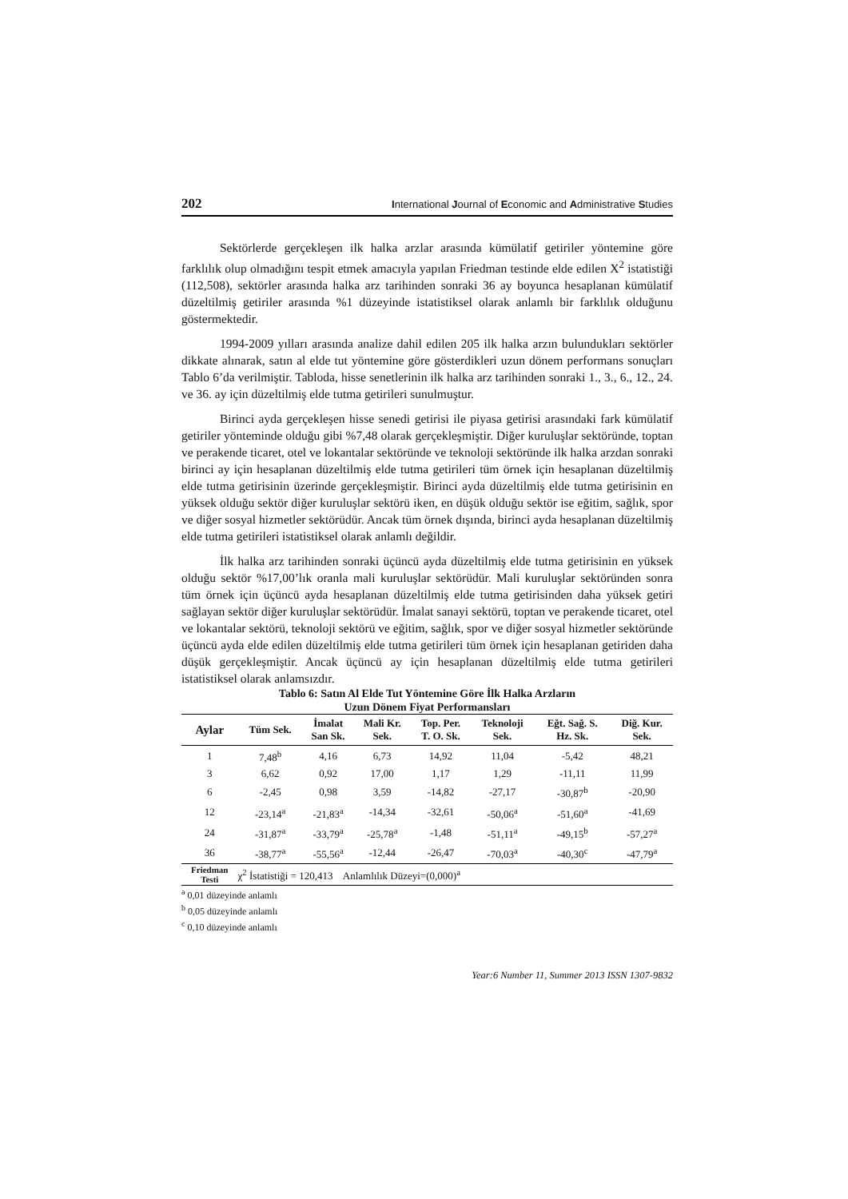202 International Journal of Economic and Administrative Studies
Sektörlerde gerçekleşen ilk halka arzlar arasında kümülatif getiriler yöntemine göre farklılık olup olmadığını tespit etmek amacıyla yapılan Friedman testinde elde edilen X<sup>2</sup> istatistiği (112,508), sektörler arasında halka arz tarihinden sonraki 36 ay boyunca hesaplanan kümülatif düzeltilmiş getiriler arasında %1 düzeyinde istatistiksel olarak anlamlı bir farklılık olduğunu göstermektedir.
1994-2009 yılları arasında analize dahil edilen 205 ilk halka arzın bulundukları sektörler dikkate alınarak, satın al elde tut yöntemine göre gösterdikleri uzun dönem performans sonuçları Tablo 6’da verilmiştir. Tabloda, hisse senetlerinin ilk halka arz tarihinden sonraki 1., 3., 6., 12., 24. ve 36. ay için düzeltilmiş elde tutma getirileri sunulmuştur.
Birinci ayda gerçekleşen hisse senedi getirisi ile piyasa getirisi arasındaki fark kümülatif getiriler yönteminde olduğu gibi %7,48 olarak gerçekleşmiştir. Diğer kuruluşlar sektöründe, toptan ve perakende ticaret, otel ve lokantalar sektöründe ve teknoloji sektöründe ilk halka arzdan sonraki birinci ay için hesaplanan düzeltilmiş elde tutma getirileri tüm örnek için hesaplanan düzeltilmiş elde tutma getirisinin üzerinde gerçekleşmiştir. Birinci ayda düzeltilmiş elde tutma getirisinin en yüksek olduğu sektör diğer kuruluşlar sektörü iken, en düşük olduğu sektör ise eğitim, sağlık, spor ve diğer sosyal hizmetler sektörüdür. Ancak tüm örnek dışında, birinci ayda hesaplanan düzeltilmiş elde tutma getirileri istatistiksel olarak anlamlı değildir.
İlk halka arz tarihinden sonraki üçüncü ayda düzeltilmiş elde tutma getirisinin en yüksek olduğu sektör %17,00’lık oranla mali kuruluşlar sektörüdür. Mali kuruluşlar sektöründen sonra tüm örnek için üçüncü ayda hesaplanan düzeltilmiş elde tutma getirisinden daha yüksek getiri sağlayan sektör diğer kuruluşlar sektörüdür. İmalat sanayi sektörü, toptan ve perakende ticaret, otel ve lokantalar sektörü, teknoloji sektörü ve eğitim, sağlık, spor ve diğer sosyal hizmetler sektöründe üçüncü ayda elde edilen düzeltilmiş elde tutma getirileri tüm örnek için hesaplanan getiriden daha düşük gerçekleşmiştir. Ancak üçüncü ay için hesaplanan düzeltilmiş elde tutma getirileri istatistiksel olarak anlamsızdır.
Tablo 6: Satın Al Elde Tut Yöntemine Göre İlk Halka Arzların
Uzun Dönem Fiyat Performansları
| Aylar | Tüm Sek. | İmalat San Sk. | Mali Kr. Sek. | Top. Per. T. O. Sk. | Teknoloji Sek. | Eğt. Sağ. S. Hz. Sk. | Diğ. Kur. Sek. |
| --- | --- | --- | --- | --- | --- | --- | --- |
| 1 | 7,48<sup>b</sup> | 4,16 | 6,73 | 14,92 | 11,04 | -5,42 | 48,21 |
| 3 | 6,62 | 0,92 | 17,00 | 1,17 | 1,29 | -11,11 | 11,99 |
| 6 | -2,45 | 0,98 | 3,59 | -14,82 | -27,17 | -30,87<sup>b</sup> | -20,90 |
| 12 | -23,14<sup>a</sup> | -21,83<sup>a</sup> | -14,34 | -32,61 | -50,06<sup>a</sup> | -51,60<sup>a</sup> | -41,69 |
| 24 | -31,87<sup>a</sup> | -33,79<sup>a</sup> | -25,78<sup>a</sup> | -1,48 | -51,11<sup>a</sup> | -49,15<sup>b</sup> | -57,27<sup>a</sup> |
| 36 | -38,77<sup>a</sup> | -55,56<sup>a</sup> | -12,44 | -26,47 | -70,03<sup>a</sup> | -40,30<sup>c</sup> | -47,79<sup>a</sup> |
| Friedman Testi | χ<sup>2</sup> İstatistiği = 120,413 Anlamlılık Düzeyi=(0,000)<sup>a</sup> | | | | | | |
<sup>a</sup> 0,01 düzeyinde anlamlı
<sup>b</sup> 0,05 düzeyinde anlamlı
<sup>c</sup> 0,10 düzeyinde anlamlı
Year:6 Number 11, Summer 2013 ISSN 1307-9832